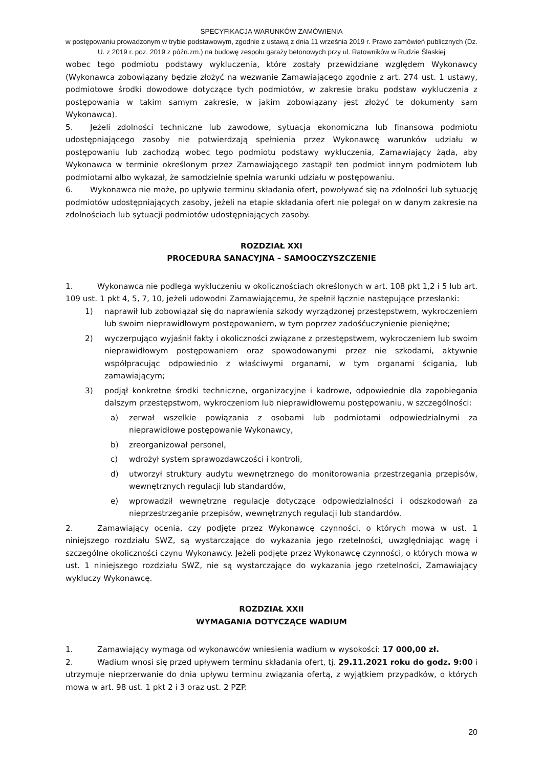SPECYFIKACJA WARUNKÓW ZAMÓWIENIA
w postępowaniu prowadzonym w trybie podstawowym, zgodnie z ustawą z dnia 11 września 2019 r. Prawo zamówień publicznych (Dz. U. z 2019 r. poz. 2019 z późn.zm.) na budowę zespołu garaży betonowych przy ul. Ratowników w Rudzie Ślaskiej
wobec tego podmiotu podstawy wykluczenia, które zostały przewidziane względem Wykonawcy (Wykonawca zobowiązany będzie złożyć na wezwanie Zamawiającego zgodnie z art. 274 ust. 1 ustawy, podmiotowe środki dowodowe dotyczące tych podmiotów, w zakresie braku podstaw wykluczenia z postępowania w takim samym zakresie, w jakim zobowiązany jest złożyć te dokumenty sam Wykonawca).
5. Jeżeli zdolności techniczne lub zawodowe, sytuacja ekonomiczna lub finansowa podmiotu udostępniającego zasoby nie potwierdzają spełnienia przez Wykonawcę warunków udziału w postępowaniu lub zachodzą wobec tego podmiotu podstawy wykluczenia, Zamawiający żąda, aby Wykonawca w terminie określonym przez Zamawiającego zastąpił ten podmiot innym podmiotem lub podmiotami albo wykazał, że samodzielnie spełnia warunki udziału w postępowaniu.
6. Wykonawca nie może, po upływie terminu składania ofert, powoływać się na zdolności lub sytuację podmiotów udostępniających zasoby, jeżeli na etapie składania ofert nie polegał on w danym zakresie na zdolnościach lub sytuacji podmiotów udostępniających zasoby.
ROZDZIAŁ XXI
PROCEDURA SANACYJNA – SAMOOCZYSZCZENIE
1. Wykonawca nie podlega wykluczeniu w okolicznościach określonych w art. 108 pkt 1,2 i 5 lub art. 109 ust. 1 pkt 4, 5, 7, 10, jeżeli udowodni Zamawiającemu, że spełnił łącznie następujące przesłanki:
1) naprawił lub zobowiązał się do naprawienia szkody wyrządzonej przestępstwem, wykroczeniem lub swoim nieprawidłowym postępowaniem, w tym poprzez zadośćuczynienie pieniężne;
2) wyczerpująco wyjaśnił fakty i okoliczności związane z przestępstwem, wykroczeniem lub swoim nieprawidłowym postępowaniem oraz spowodowanymi przez nie szkodami, aktywnie współpracując odpowiednio z właściwymi organami, w tym organami ścigania, lub zamawiającym;
3) podjął konkretne środki techniczne, organizacyjne i kadrowe, odpowiednie dla zapobiegania dalszym przestępstwom, wykroczeniom lub nieprawidłowemu postępowaniu, w szczególności:
a) zerwał wszelkie powiązania z osobami lub podmiotami odpowiedzialnymi za nieprawidłowe postępowanie Wykonawcy,
b) zreorganizował personel,
c) wdrożył system sprawozdawczości i kontroli,
d) utworzył struktury audytu wewnętrznego do monitorowania przestrzegania przepisów, wewnętrznych regulacji lub standardów,
e) wprowadził wewnętrzne regulacje dotyczące odpowiedzialności i odszkodowań za nieprzestrzeganie przepisów, wewnętrznych regulacji lub standardów.
2. Zamawiający ocenia, czy podjęte przez Wykonawcę czynności, o których mowa w ust. 1 niniejszego rozdziału SWZ, są wystarczające do wykazania jego rzetelności, uwzględniając wagę i szczególne okoliczności czynu Wykonawcy. Jeżeli podjęte przez Wykonawcę czynności, o których mowa w ust. 1 niniejszego rozdziału SWZ, nie są wystarczające do wykazania jego rzetelności, Zamawiający wykluczy Wykonawcę.
ROZDZIAŁ XXII
WYMAGANIA DOTYCZĄCE WADIUM
1. Zamawiający wymaga od wykonawców wniesienia wadium w wysokości: 17 000,00 zł.
2. Wadium wnosi się przed upływem terminu składania ofert, tj. 29.11.2021 roku do godz. 9:00 i utrzymuje nieprzerwanie do dnia upływu terminu związania ofertą, z wyjątkiem przypadków, o których mowa w art. 98 ust. 1 pkt 2 i 3 oraz ust. 2 PZP.
20